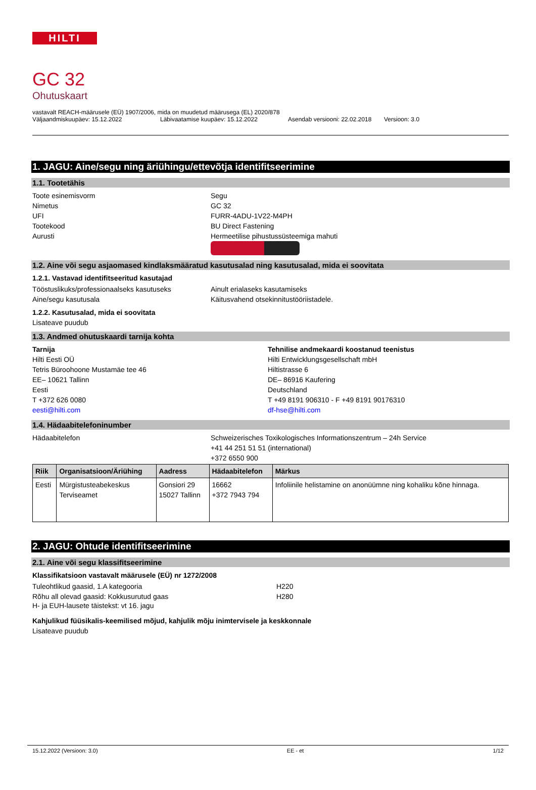HILTI
GC 32
Ohutuskaart
vastavalt REACH-määrusele (EÜ) 1907/2006, mida on muudetud määrusega (EL) 2020/878
Väljaandmiskuupäev: 15.12.2022 Läbivaatamise kuupäev: 15.12.2022 Asendab versiooni: 22.02.2018 Versioon: 3.0
1. JAGU: Aine/segu ning äriühingu/ettevõtja identifitseerimine
1.1. Tootetähis
Toote esinemisvorm Segu
Nimetus GC 32
UFI FURR-4ADU-1V22-M4PH
Tootekood BU Direct Fastening
Aurusti Hermeetilise pihustussüsteemiga mahuti
1.2. Aine või segu asjaomased kindlaksmääratud kasutusalad ning kasutusalad, mida ei soovitata
1.2.1. Vastavad identifitseeritud kasutajad
Tööstuslikuks/professionaalseks kasutuseks Ainult erialaseks kasutamiseks
Aine/segu kasutusala Käitusvahend otsekinnitustööriistadele.
1.2.2. Kasutusalad, mida ei soovitata
Lisateave puudub
1.3. Andmed ohutuskaardi tarnija kohta
Tarnija
Hilti Eesti OÜ
Tetris Büroohoone Mustamäe tee 46
EE– 10621 Tallinn
Eesti
T +372 626 0080
eesti@hilti.com
Tehnilise andmekaardi koostanud teenistus
Hilti Entwicklungsgesellschaft mbH
Hiltistrasse 6
DE– 86916 Kaufering
Deutschland
T +49 8191 906310 - F +49 8191 90176310
df-hse@hilti.com
1.4. Hädaabitelefoninumber
Hädaabitelefon Schweizerisches Toxikologisches Informationszentrum – 24h Service
+41 44 251 51 51 (international)
+372 6550 900
| Riik | Organisatsioon/Äriühing | Aadress | Hädaabitelefon | Märkus |
| --- | --- | --- | --- | --- |
| Eesti | Mürgistusteabekeskus Terviseamet | Gonsiori 29 15027 Tallinn | 16662 +372 7943 794 | Infoliinile helistamine on anonüümne ning kohaliku kõne hinnaga. |
2. JAGU: Ohtude identifitseerimine
2.1. Aine või segu klassifitseerimine
Klassifikatsioon vastavalt määrusele (EÜ) nr 1272/2008
Tuleohtlikud gaasid, 1.A kategooria H220
Rõhu all olevad gaasid: Kokkusurutud gaas H280
H- ja EUH-lausete täistekst: vt 16. jagu
Kahjulikud füüsikalis-keemilised mõjud, kahjulik mõju inimtervisele ja keskkonnale
Lisateave puudub
15.12.2022 (Versioon: 3.0) EE - et 1/12